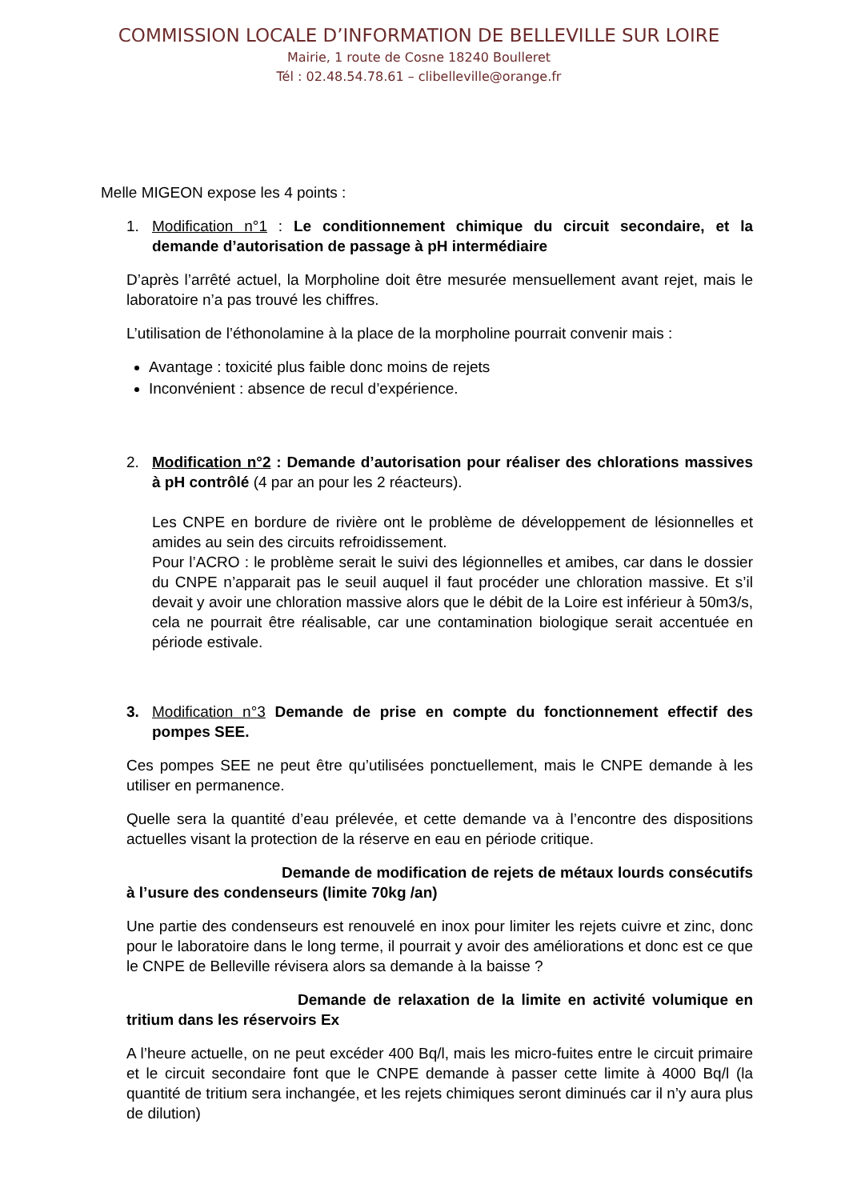COMMISSION LOCALE D’INFORMATION DE BELLEVILLE SUR LOIRE
Mairie, 1 route de Cosne 18240 Boulleret
Tél : 02.48.54.78.61 – clibelleville@orange.fr
Melle MIGEON expose les 4 points :
1. Modification n°1 : Le conditionnement chimique du circuit secondaire, et la demande d’autorisation de passage à pH intermédiaire
D’après l’arrêté actuel, la Morpholine doit être mesurée mensuellement avant rejet, mais le laboratoire n’a pas trouvé les chiffres.
L’utilisation de l’éthonolamine à la place de la morpholine pourrait convenir mais :
Avantage : toxicité plus faible donc moins de rejets
Inconvénient : absence de recul d’expérience.
2. Modification n°2 : Demande d’autorisation pour réaliser des chlorations massives à pH contrôlé (4 par an pour les 2 réacteurs).
Les CNPE en bordure de rivière ont le problème de développement de lésionnelles et amides au sein des circuits refroidissement.
Pour l’ACRO : le problème serait le suivi des légionnelles et amibes, car dans le dossier du CNPE n’apparait pas le seuil auquel il faut procéder une chloration massive. Et s’il devait y avoir une chloration massive alors que le débit de la Loire est inférieur à 50m3/s, cela ne pourrait être réalisable, car une contamination biologique serait accentuée en période estivale.
3. Modification n°3 Demande de prise en compte du fonctionnement effectif des pompes SEE.
Ces pompes SEE ne peut être qu’utilisées ponctuellement, mais le CNPE demande à les utiliser en permanence.
Quelle sera la quantité d’eau prélevée, et cette demande va à l’encontre des dispositions actuelles visant la protection de la réserve en eau en période critique.
Demande de modification de rejets de métaux lourds consécutifs à l’usure des condenseurs (limite 70kg /an)
Une partie des condenseurs est renouvelé en inox pour limiter les rejets cuivre et zinc, donc pour le laboratoire dans le long terme, il pourrait y avoir des améliorations et donc est ce que le CNPE de Belleville révisera alors sa demande à la baisse ?
Demande de relaxation de la limite en activité volumique en tritium dans les réservoirs Ex
A l’heure actuelle, on ne peut excéder 400 Bq/l, mais les micro-fuites entre le circuit primaire et le circuit secondaire font que le CNPE demande à passer cette limite à 4000 Bq/l (la quantité de tritium sera inchangée, et les rejets chimiques seront diminués car il n’y aura plus de dilution)